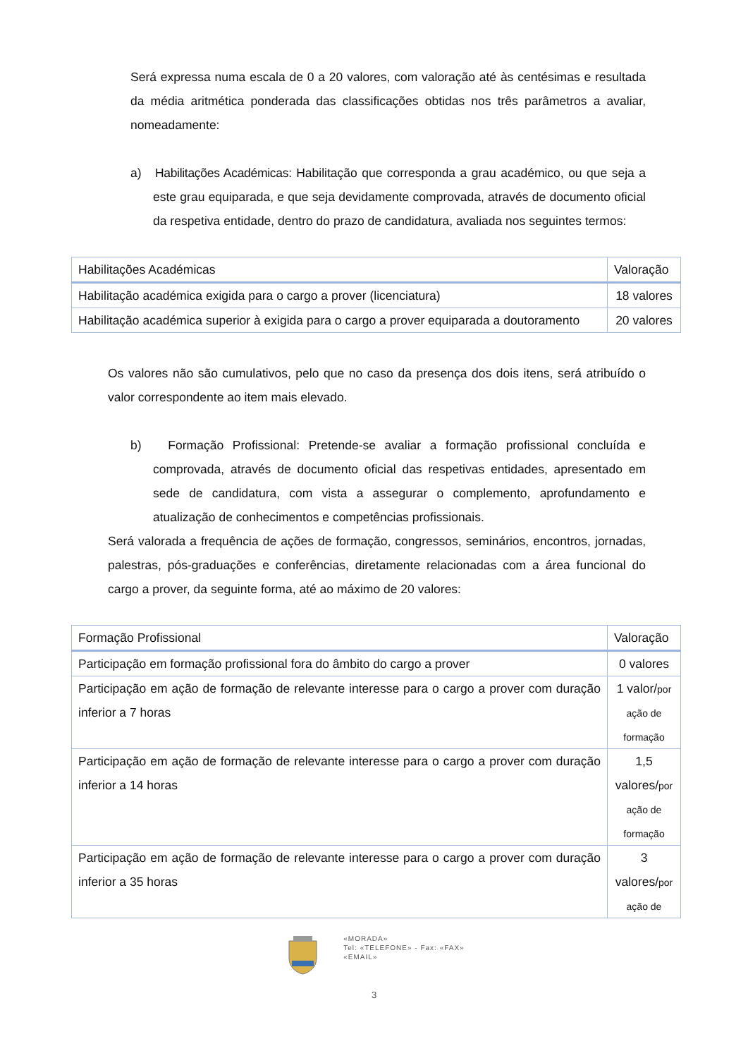Será expressa numa escala de 0 a 20 valores, com valoração até às centésimas e resultada da média aritmética ponderada das classificações obtidas nos três parâmetros a avaliar, nomeadamente:
a) Habilitações Académicas: Habilitação que corresponda a grau académico, ou que seja a este grau equiparada, e que seja devidamente comprovada, através de documento oficial da respetiva entidade, dentro do prazo de candidatura, avaliada nos seguintes termos:
| Habilitações Académicas | Valoração |
| --- | --- |
| Habilitação académica exigida para o cargo a prover (licenciatura) | 18 valores |
| Habilitação académica superior à exigida para o cargo a prover equiparada a doutoramento | 20 valores |
Os valores não são cumulativos, pelo que no caso da presença dos dois itens, será atribuído o valor correspondente ao item mais elevado.
b) Formação Profissional: Pretende-se avaliar a formação profissional concluída e comprovada, através de documento oficial das respetivas entidades, apresentado em sede de candidatura, com vista a assegurar o complemento, aprofundamento e atualização de conhecimentos e competências profissionais.
Será valorada a frequência de ações de formação, congressos, seminários, encontros, jornadas, palestras, pós-graduações e conferências, diretamente relacionadas com a área funcional do cargo a prover, da seguinte forma, até ao máximo de 20 valores:
| Formação Profissional | Valoração |
| --- | --- |
| Participação em formação profissional fora do âmbito do cargo a prover | 0 valores |
| Participação em ação de formação de relevante interesse para o cargo a prover com duração inferior a 7 horas | 1 valor/ por ação de formação |
| Participação em ação de formação de relevante interesse para o cargo a prover com duração inferior a 14 horas | 1,5 valores/ por ação de formação |
| Participação em ação de formação de relevante interesse para o cargo a prover com duração inferior a 35 horas | 3 valores/ por ação de |
«MORADA»
Tel: «TELEFONE» - Fax: «FAX»
«EMAIL»
3